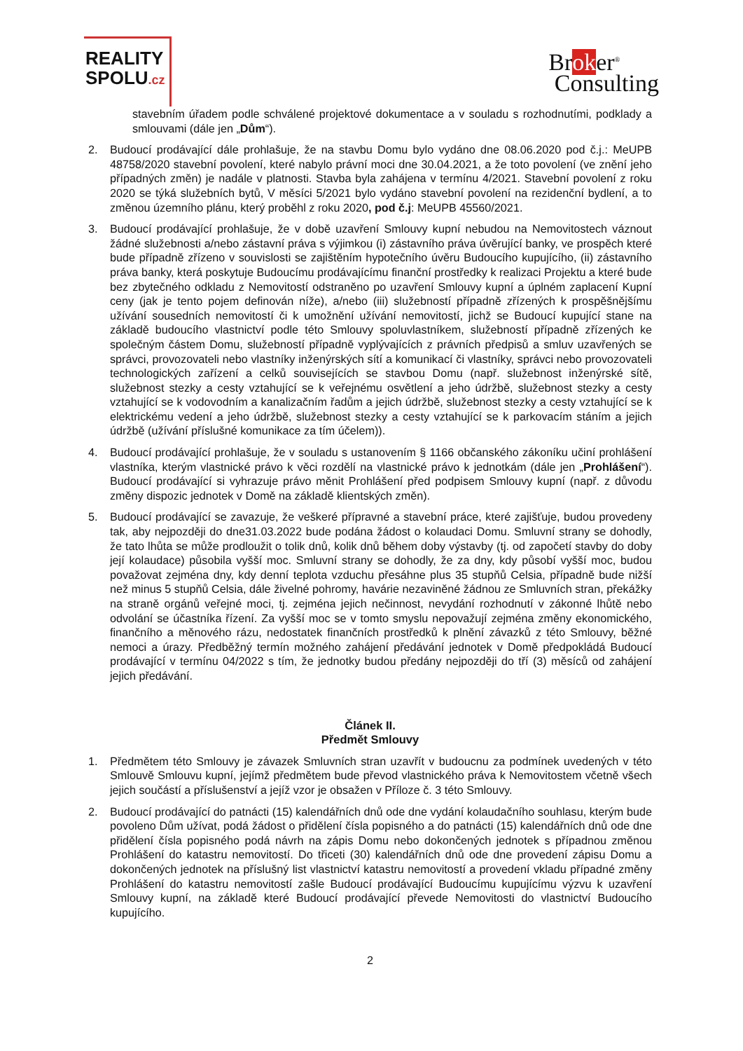REALITY
SPOLU.cz
Broker<sup>®</sup>
Consulting
stavebním úřadem podle schválené projektové dokumentace a v souladu s rozhodnutími, podklady a smlouvami (dále jen „Dům“).
2. Budoucí prodávající dále prohlašuje, že na stavbu Domu bylo vydáno dne 08.06.2020 pod č.j.: MeUPB 48758/2020 stavební povolení, které nabylo právní moci dne 30.04.2021, a že toto povolení (ve znění jeho případných změn) je nadále v platnosti. Stavba byla zahájena v termínu 4/2021. Stavební povolení z roku 2020 se týká služebních bytů, V měsíci 5/2021 bylo vydáno stavební povolení na rezidenční bydlení, a to změnou územního plánu, který proběhl z roku 2020, pod č.j: MeUPB 45560/2021.
3. Budoucí prodávající prohlašuje, že v době uzavření Smlouvy kupní nebudou na Nemovitostech váznout žádné služebnosti a/nebo zástavní práva s výjimkou (i) zástavního práva úvěrující banky, ve prospěch které bude případně zřízeno v souvislosti se zajištěním hypotečního úvěru Budoucího kupujícího, (ii) zástavního práva banky, která poskytuje Budoucímu prodávajícímu finanční prostředky k realizaci Projektu a které bude bez zbytečného odkladu z Nemovitostí odstraněno po uzavření Smlouvy kupní a úplném zaplacení Kupní ceny (jak je tento pojem definován níže), a/nebo (iii) služebností případně zřízených k prospěšnějšímu užívání sousedních nemovitostí či k umožnění užívání nemovitostí, jichž se Budoucí kupující stane na základě budoucího vlastnictví podle této Smlouvy spoluvlastníkem, služebností případně zřízených ke společným částem Domu, služebností případně vyplývajících z právních předpisů a smluv uzavřených se správci, provozovateli nebo vlastníky inženýrských sítí a komunikací či vlastníky, správci nebo provozovateli technologických zařízení a celků souvisejících se stavbou Domu (např. služebnost inženýrské sítě, služebnost stezky a cesty vztahující se k veřejnému osvětlení a jeho údržbě, služebnost stezky a cesty vztahující se k vodovodním a kanalizačním řadům a jejich údržbě, služebnost stezky a cesty vztahující se k elektrickému vedení a jeho údržbě, služebnost stezky a cesty vztahující se k parkovacím stáním a jejich údržbě (užívání příslušné komunikace za tím účelem)).
4. Budoucí prodávající prohlašuje, že v souladu s ustanovením § 1166 občanského zákoníku učiní prohlášení vlastníka, kterým vlastnické právo k věci rozdělí na vlastnické právo k jednotkám (dále jen „Prohlášení“). Budoucí prodávající si vyhrazuje právo měnit Prohlášení před podpisem Smlouvy kupní (např. z důvodu změny dispozic jednotek v Domě na základě klientských změn).
5. Budoucí prodávající se zavazuje, že veškeré přípravné a stavební práce, které zajišťuje, budou provedeny tak, aby nejpozději do dne31.03.2022 bude podána žádost o kolaudaci Domu. Smluvní strany se dohodly, že tato lhůta se může prodloužit o tolik dnů, kolik dnů během doby výstavby (tj. od započetí stavby do doby její kolaudace) působila vyšší moc. Smluvní strany se dohodly, že za dny, kdy působí vyšší moc, budou považovat zejména dny, kdy denní teplota vzduchu přesáhne plus 35 stupňů Celsia, případně bude nižší než minus 5 stupňů Celsia, dále živelné pohromy, havárie nezaviněné žádnou ze Smluvních stran, překážky na straně orgánů veřejné moci, tj. zejména jejich nečinnost, nevydání rozhodnutí v zákonné lhůtě nebo odvolání se účastníka řízení. Za vyšší moc se v tomto smyslu nepovažují zejména změny ekonomického, finančního a měnového rázu, nedostatek finančních prostředků k plnění závazků z této Smlouvy, běžné nemoci a úrazy. Předběžný termín možného zahájení předávání jednotek v Domě předpokládá Budoucí prodávající v termínu 04/2022 s tím, že jednotky budou předány nejpozději do tří (3) měsíců od zahájení jejich předávání.
Článek II.
Předmět Smlouvy
1. Předmětem této Smlouvy je závazek Smluvních stran uzavřít v budoucnu za podmínek uvedených v této Smlouvě Smlouvu kupní, jejímž předmětem bude převod vlastnického práva k Nemovitostem včetně všech jejich součástí a příslušenství a jejíž vzor je obsažen v Příloze č. 3 této Smlouvy.
2. Budoucí prodávající do patnácti (15) kalendářních dnů ode dne vydání kolaudačního souhlasu, kterým bude povoleno Dům užívat, podá žádost o přidělení čísla popisného a do patnácti (15) kalendářních dnů ode dne přidělení čísla popisného podá návrh na zápis Domu nebo dokončených jednotek s případnou změnou Prohlášení do katastru nemovitostí. Do třiceti (30) kalendářních dnů ode dne provedení zápisu Domu a dokončených jednotek na příslušný list vlastnictví katastru nemovitostí a provedení vkladu případné změny Prohlášení do katastru nemovitostí zašle Budoucí prodávající Budoucímu kupujícímu výzvu k uzavření Smlouvy kupní, na základě které Budoucí prodávající převede Nemovitosti do vlastnictví Budoucího kupujícího.
2